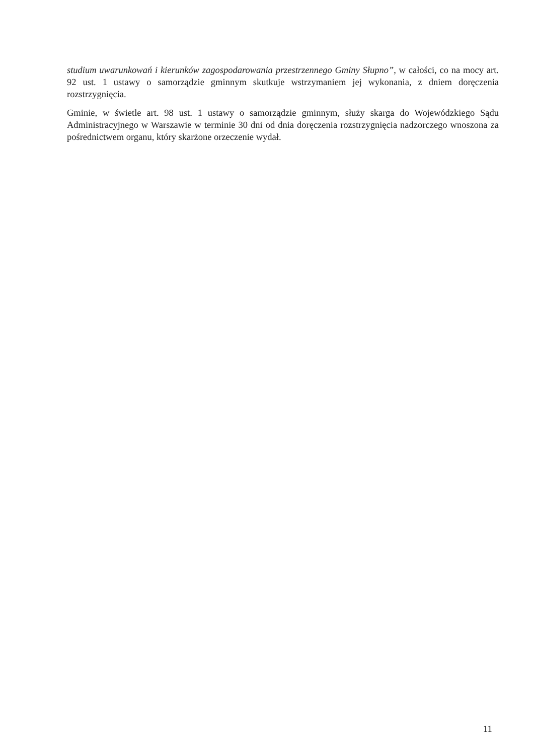studium uwarunkowań i kierunków zagospodarowania przestrzennego Gminy Słupno”, w całości, co na mocy art. 92 ust. 1 ustawy o samorządzie gminnym skutkuje wstrzymaniem jej wykonania, z dniem doręczenia rozstrzygnięcia.
Gminie, w świetle art. 98 ust. 1 ustawy o samorządzie gminnym, służy skarga do Wojewódzkiego Sądu Administracyjnego w Warszawie w terminie 30 dni od dnia doręczenia rozstrzygnięcia nadzorczego wnoszona za pośrednictwem organu, który skarżone orzeczenie wydał.
11